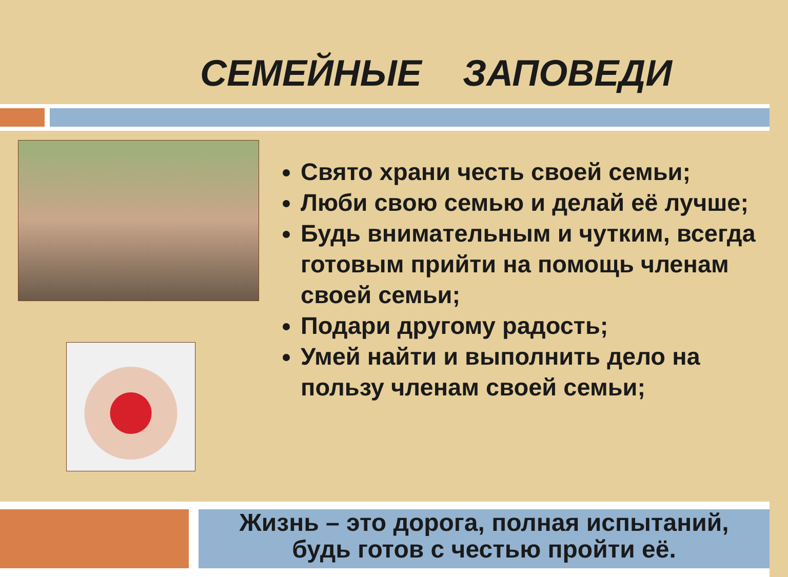СЕМЕЙНЫЕ ЗАПОВЕДИ
Свято храни честь своей семьи;
Люби свою семью и делай её лучше;
Будь внимательным и чутким, всегда готовым прийти на помощь членам своей семьи;
Подари другому радость;
Умей найти и выполнить дело на пользу членам своей семьи;
Жизнь – это дорога, полная испытаний,
будь готов с честью пройти её.